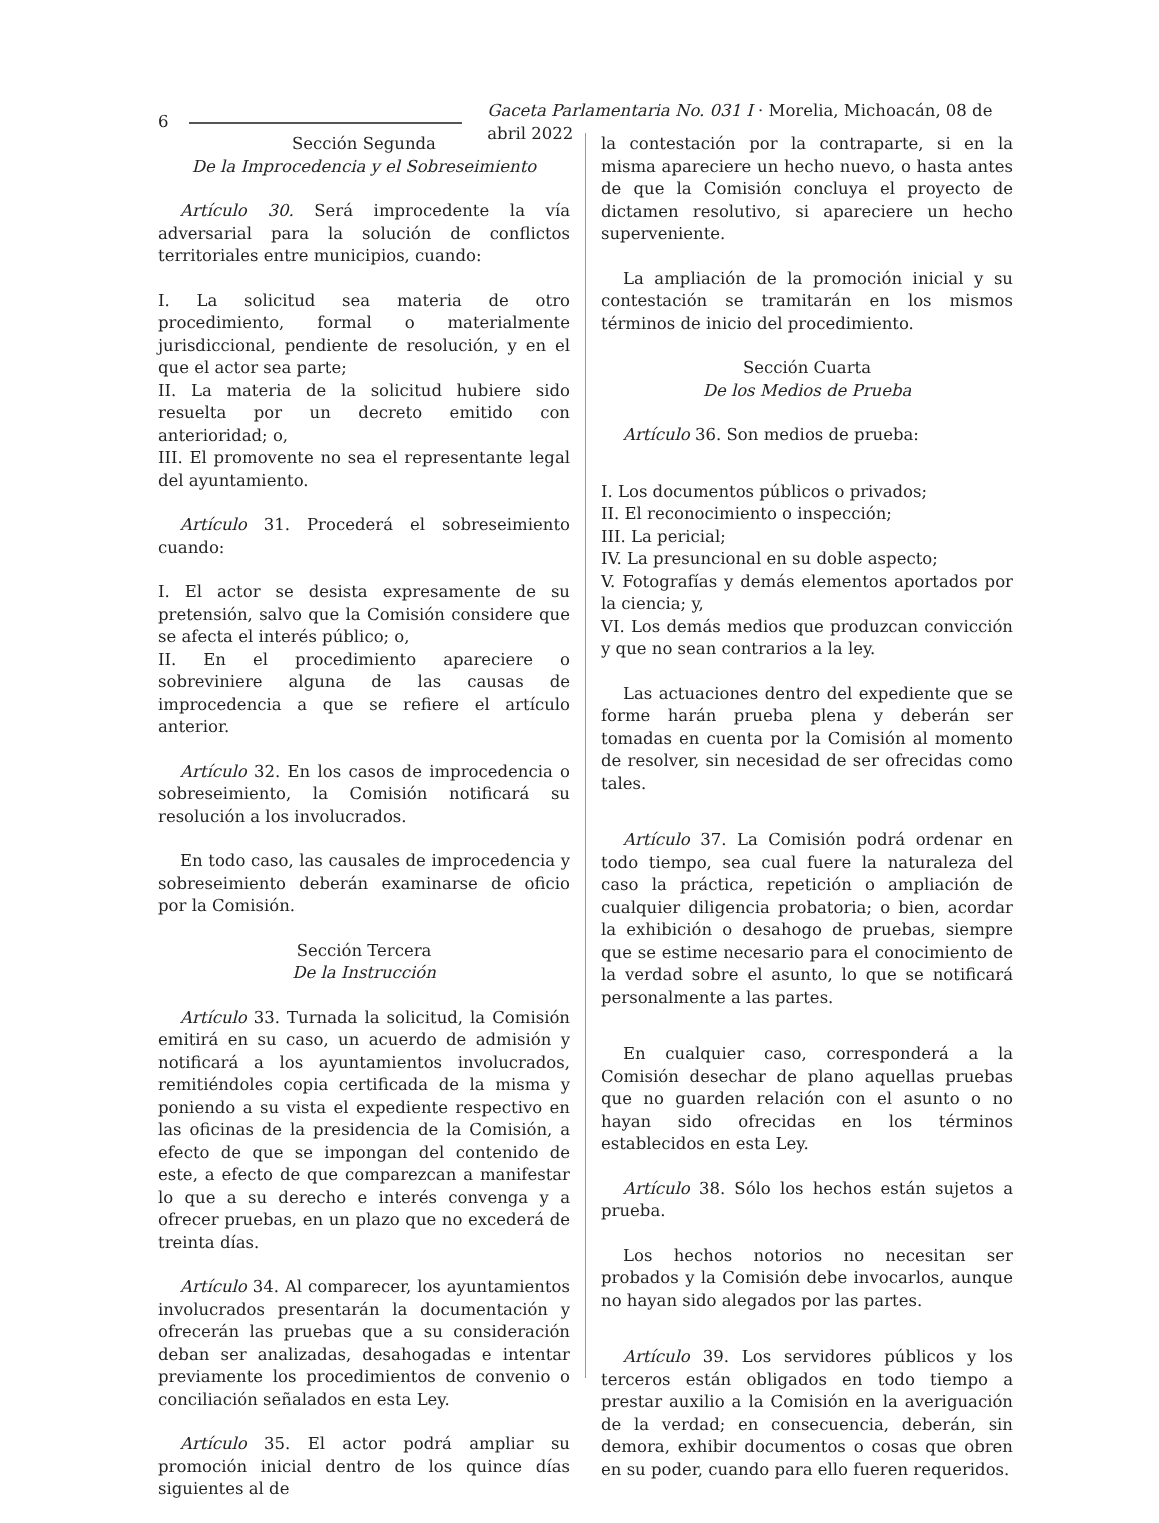6
Gaceta Parlamentaria No. 031 I · Morelia, Michoacán, 08 de abril 2022
Sección Segunda
De la Improcedencia y el Sobreseimiento
Artículo 30. Será improcedente la vía adversarial para la solución de conflictos territoriales entre municipios, cuando:
I. La solicitud sea materia de otro procedimiento, formal o materialmente jurisdiccional, pendiente de resolución, y en el que el actor sea parte;
II. La materia de la solicitud hubiere sido resuelta por un decreto emitido con anterioridad; o,
III. El promovente no sea el representante legal del ayuntamiento.
Artículo 31. Procederá el sobreseimiento cuando:
I. El actor se desista expresamente de su pretensión, salvo que la Comisión considere que se afecta el interés público; o,
II. En el procedimiento apareciere o sobreviniere alguna de las causas de improcedencia a que se refiere el artículo anterior.
Artículo 32. En los casos de improcedencia o sobreseimiento, la Comisión notificará su resolución a los involucrados.
En todo caso, las causales de improcedencia y sobreseimiento deberán examinarse de oficio por la Comisión.
Sección Tercera
De la Instrucción
Artículo 33. Turnada la solicitud, la Comisión emitirá en su caso, un acuerdo de admisión y notificará a los ayuntamientos involucrados, remitiéndoles copia certificada de la misma y poniendo a su vista el expediente respectivo en las oficinas de la presidencia de la Comisión, a efecto de que se impongan del contenido de este, a efecto de que comparezcan a manifestar lo que a su derecho e interés convenga y a ofrecer pruebas, en un plazo que no excederá de treinta días.
Artículo 34. Al comparecer, los ayuntamientos involucrados presentarán la documentación y ofrecerán las pruebas que a su consideración deban ser analizadas, desahogadas e intentar previamente los procedimientos de convenio o conciliación señalados en esta Ley.
Artículo 35. El actor podrá ampliar su promoción inicial dentro de los quince días siguientes al de
la contestación por la contraparte, si en la misma apareciere un hecho nuevo, o hasta antes de que la Comisión concluya el proyecto de dictamen resolutivo, si apareciere un hecho superveniente.
La ampliación de la promoción inicial y su contestación se tramitarán en los mismos términos de inicio del procedimiento.
Sección Cuarta
De los Medios de Prueba
Artículo 36. Son medios de prueba:
I. Los documentos públicos o privados;
II. El reconocimiento o inspección;
III. La pericial;
IV. La presuncional en su doble aspecto;
V. Fotografías y demás elementos aportados por la ciencia; y,
VI. Los demás medios que produzcan convicción y que no sean contrarios a la ley.
Las actuaciones dentro del expediente que se forme harán prueba plena y deberán ser tomadas en cuenta por la Comisión al momento de resolver, sin necesidad de ser ofrecidas como tales.
Artículo 37. La Comisión podrá ordenar en todo tiempo, sea cual fuere la naturaleza del caso la práctica, repetición o ampliación de cualquier diligencia probatoria; o bien, acordar la exhibición o desahogo de pruebas, siempre que se estime necesario para el conocimiento de la verdad sobre el asunto, lo que se notificará personalmente a las partes.
En cualquier caso, corresponderá a la Comisión desechar de plano aquellas pruebas que no guarden relación con el asunto o no hayan sido ofrecidas en los términos establecidos en esta Ley.
Artículo 38. Sólo los hechos están sujetos a prueba.
Los hechos notorios no necesitan ser probados y la Comisión debe invocarlos, aunque no hayan sido alegados por las partes.
Artículo 39. Los servidores públicos y los terceros están obligados en todo tiempo a prestar auxilio a la Comisión en la averiguación de la verdad; en consecuencia, deberán, sin demora, exhibir documentos o cosas que obren en su poder, cuando para ello fueren requeridos.